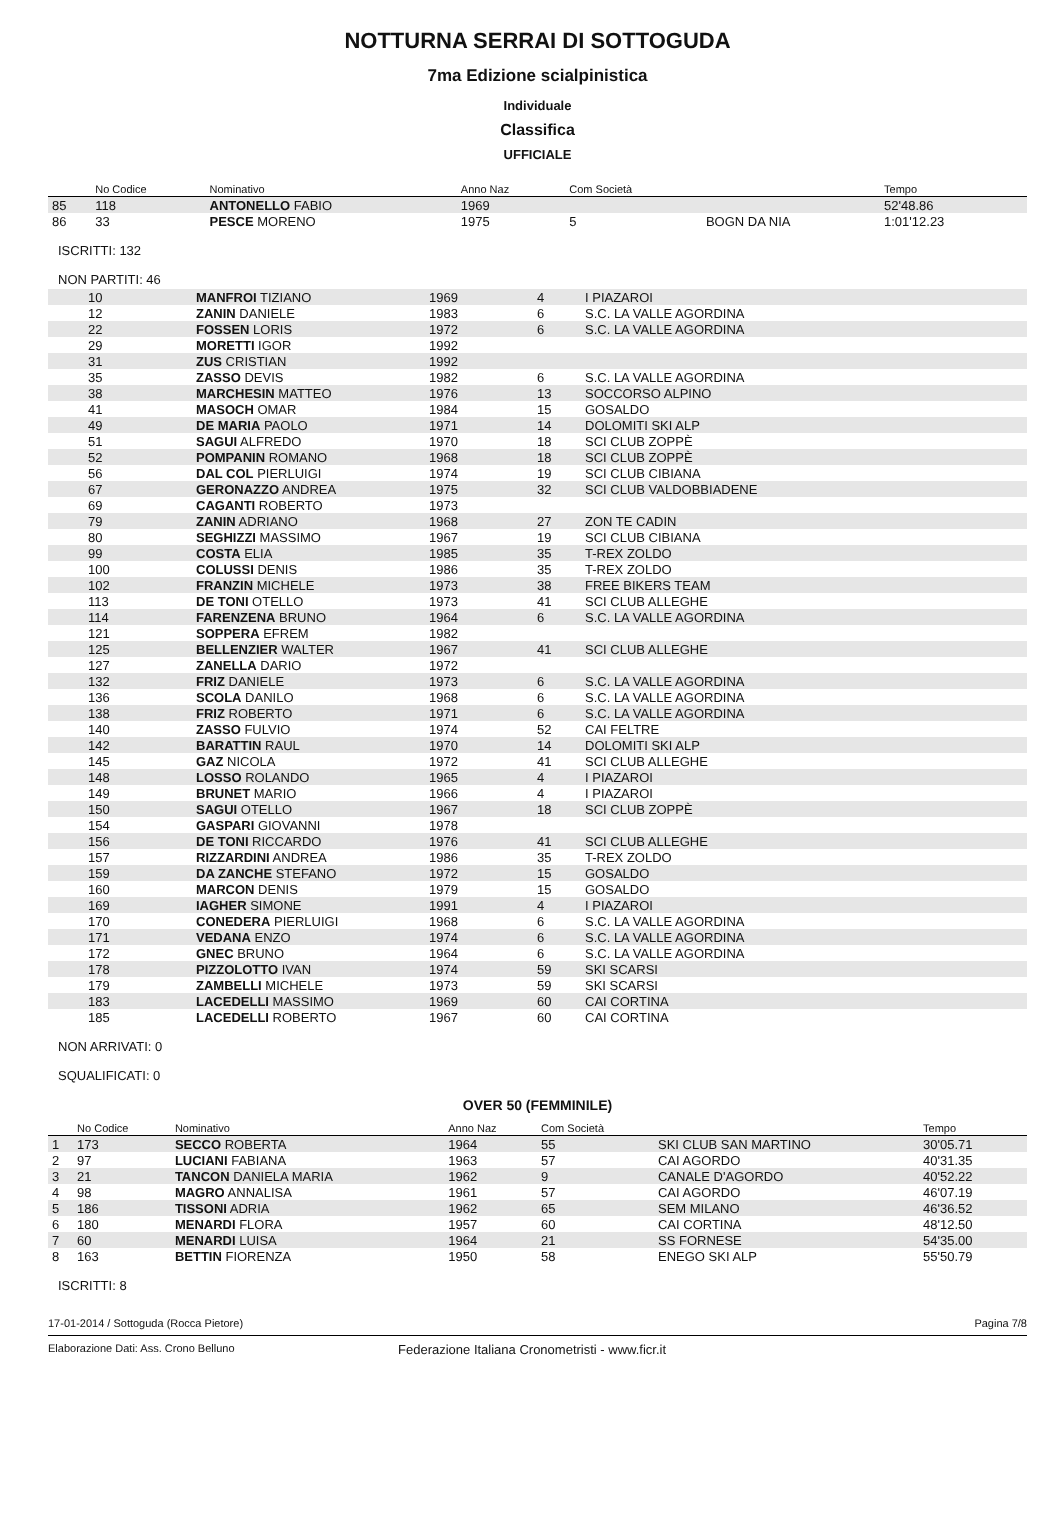NOTTURNA SERRAI DI SOTTOGUDA
7ma Edizione scialpinistica
Individuale
Classifica
UFFICIALE
| | No Codice | Nominativo | Anno Naz | Com Società | | Tempo | |
| --- | --- | --- | --- | --- | --- | --- | --- |
| 85 | 118 | ANTONELLO FABIO | 1969 | | | 52'48.86 | |
| 86 | 33 | PESCE MORENO | 1975 | 5 | BOGN DA NIA | 1:01'12.23 | |
ISCRITTI: 132
NON PARTITI: 46
| 10 | MANFROI TIZIANO | 1969 | 4 | I PIAZAROI |
| 12 | ZANIN DANIELE | 1983 | 6 | S.C. LA VALLE AGORDINA |
| 22 | FOSSEN LORIS | 1972 | 6 | S.C. LA VALLE AGORDINA |
| 29 | MORETTI IGOR | 1992 | | |
| 31 | ZUS CRISTIAN | 1992 | | |
| 35 | ZASSO DEVIS | 1982 | 6 | S.C. LA VALLE AGORDINA |
| 38 | MARCHESIN MATTEO | 1976 | 13 | SOCCORSO ALPINO |
| 41 | MASOCH OMAR | 1984 | 15 | GOSALDO |
| 49 | DE MARIA PAOLO | 1971 | 14 | DOLOMITI SKI ALP |
| 51 | SAGUI ALFREDO | 1970 | 18 | SCI CLUB ZOPPÈ |
| 52 | POMPANIN ROMANO | 1968 | 18 | SCI CLUB ZOPPÈ |
| 56 | DAL COL PIERLUIGI | 1974 | 19 | SCI CLUB CIBIANA |
| 67 | GERONAZZO ANDREA | 1975 | 32 | SCI CLUB VALDOBBIADENE |
| 69 | CAGANTI ROBERTO | 1973 | | |
| 79 | ZANIN ADRIANO | 1968 | 27 | ZON TE CADIN |
| 80 | SEGHIZZI MASSIMO | 1967 | 19 | SCI CLUB CIBIANA |
| 99 | COSTA ELIA | 1985 | 35 | T-REX ZOLDO |
| 100 | COLUSSI DENIS | 1986 | 35 | T-REX ZOLDO |
| 102 | FRANZIN MICHELE | 1973 | 38 | FREE BIKERS TEAM |
| 113 | DE TONI OTELLO | 1973 | 41 | SCI CLUB ALLEGHE |
| 114 | FARENZENA BRUNO | 1964 | 6 | S.C. LA VALLE AGORDINA |
| 121 | SOPPERA EFREM | 1982 | | |
| 125 | BELLENZIER WALTER | 1967 | 41 | SCI CLUB ALLEGHE |
| 127 | ZANELLA DARIO | 1972 | | |
| 132 | FRIZ DANIELE | 1973 | 6 | S.C. LA VALLE AGORDINA |
| 136 | SCOLA DANILO | 1968 | 6 | S.C. LA VALLE AGORDINA |
| 138 | FRIZ ROBERTO | 1971 | 6 | S.C. LA VALLE AGORDINA |
| 140 | ZASSO FULVIO | 1974 | 52 | CAI FELTRE |
| 142 | BARATTIN RAUL | 1970 | 14 | DOLOMITI SKI ALP |
| 145 | GAZ NICOLA | 1972 | 41 | SCI CLUB ALLEGHE |
| 148 | LOSSO ROLANDO | 1965 | 4 | I PIAZAROI |
| 149 | BRUNET MARIO | 1966 | 4 | I PIAZAROI |
| 150 | SAGUI OTELLO | 1967 | 18 | SCI CLUB ZOPPÈ |
| 154 | GASPARI GIOVANNI | 1978 | | |
| 156 | DE TONI RICCARDO | 1976 | 41 | SCI CLUB ALLEGHE |
| 157 | RIZZARDINI ANDREA | 1986 | 35 | T-REX ZOLDO |
| 159 | DA ZANCHE STEFANO | 1972 | 15 | GOSALDO |
| 160 | MARCON DENIS | 1979 | 15 | GOSALDO |
| 169 | IAGHER SIMONE | 1991 | 4 | I PIAZAROI |
| 170 | CONEDERA PIERLUIGI | 1968 | 6 | S.C. LA VALLE AGORDINA |
| 171 | VEDANA ENZO | 1974 | 6 | S.C. LA VALLE AGORDINA |
| 172 | GNEC BRUNO | 1964 | 6 | S.C. LA VALLE AGORDINA |
| 178 | PIZZOLOTTO IVAN | 1974 | 59 | SKI SCARSI |
| 179 | ZAMBELLI MICHELE | 1973 | 59 | SKI SCARSI |
| 183 | LACEDELLI MASSIMO | 1969 | 60 | CAI CORTINA |
| 185 | LACEDELLI ROBERTO | 1967 | 60 | CAI CORTINA |
NON ARRIVATI: 0
SQUALIFICATI: 0
OVER 50 (FEMMINILE)
| | No Codice | Nominativo | Anno Naz | Com Società | | Tempo | |
| --- | --- | --- | --- | --- | --- | --- | --- |
| 1 | 173 | SECCO ROBERTA | 1964 | 55 | SKI CLUB SAN MARTINO | 30'05.71 | |
| 2 | 97 | LUCIANI FABIANA | 1963 | 57 | CAI AGORDO | 40'31.35 | |
| 3 | 21 | TANCON DANIELA MARIA | 1962 | 9 | CANALE D'AGORDO | 40'52.22 | |
| 4 | 98 | MAGRO ANNALISA | 1961 | 57 | CAI AGORDO | 46'07.19 | |
| 5 | 186 | TISSONI ADRIA | 1962 | 65 | SEM MILANO | 46'36.52 | |
| 6 | 180 | MENARDI FLORA | 1957 | 60 | CAI CORTINA | 48'12.50 | |
| 7 | 60 | MENARDI LUISA | 1964 | 21 | SS FORNESE | 54'35.00 | |
| 8 | 163 | BETTIN FIORENZA | 1950 | 58 | ENEGO SKI ALP | 55'50.79 | |
ISCRITTI: 8
17-01-2014 / Sottoguda (Rocca Pietore) Pagina 7/8
Elaborazione Dati: Ass. Crono Belluno Federazione Italiana Cronometristi - www.ficr.it